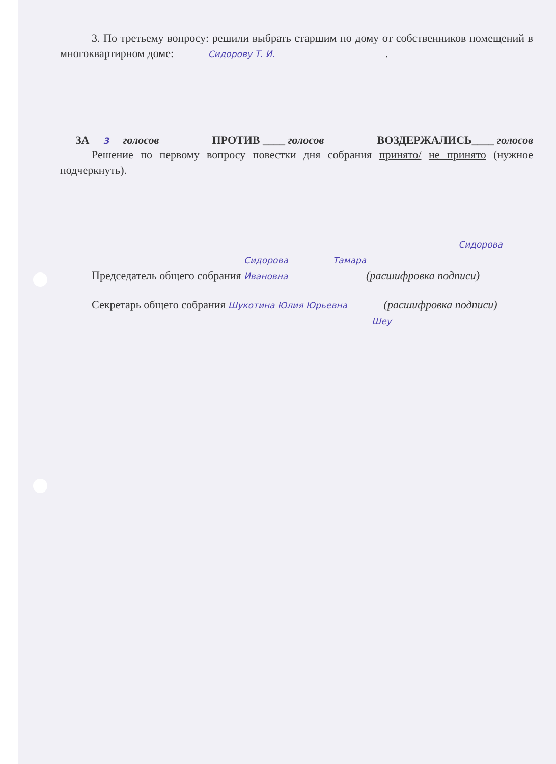3. По третьему вопросу: решили выбрать старшим по дому от собственников помещений в многоквартирном доме: Сидорову Т. И..
ЗА 3 голосов ПРОТИВ ____ голосов ВОЗДЕРЖАЛИСЬ____ голосов
Решение по первому вопросу повестки дня собрания принято/ не принято (нужное подчеркнуть).
Сидорова
Председатель общего собрания Сидорова Тамара Ивановна (расшифровка подписи)
Секретарь общего собрания Шукотина Юлия Юрьевна (расшифровка подписи)
Шеу